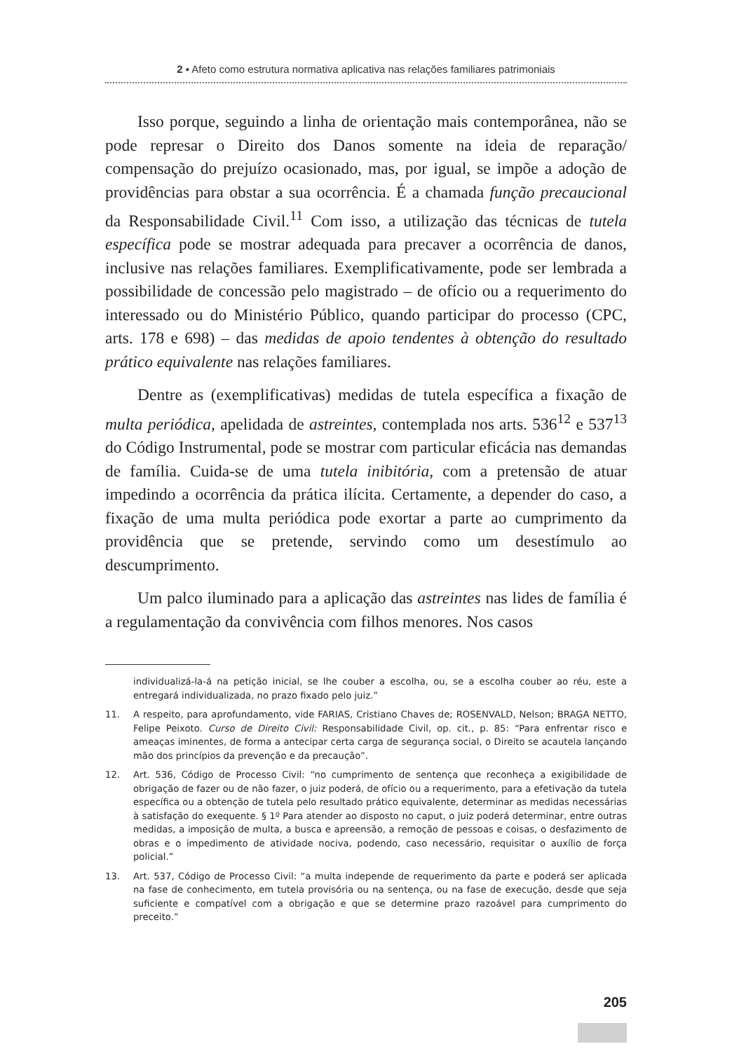2 ▪ Afeto como estrutura normativa aplicativa nas relações familiares patrimoniais
Isso porque, seguindo a linha de orientação mais contemporânea, não se pode represar o Direito dos Danos somente na ideia de reparação/ compensação do prejuízo ocasionado, mas, por igual, se impõe a adoção de providências para obstar a sua ocorrência. É a chamada função precaucional da Responsabilidade Civil.<sup>11</sup> Com isso, a utilização das técnicas de tutela específica pode se mostrar adequada para precaver a ocorrência de danos, inclusive nas relações familiares. Exemplificativamente, pode ser lembrada a possibilidade de concessão pelo magistrado – de ofício ou a requerimento do interessado ou do Ministério Público, quando participar do processo (CPC, arts. 178 e 698) – das medidas de apoio tendentes à obtenção do resultado prático equivalente nas relações familiares.
Dentre as (exemplificativas) medidas de tutela específica a fixação de multa periódica, apelidada de astreintes, contemplada nos arts. 536<sup>12</sup> e 537<sup>13</sup> do Código Instrumental, pode se mostrar com particular eficácia nas demandas de família. Cuida-se de uma tutela inibitória, com a pretensão de atuar impedindo a ocorrência da prática ilícita. Certamente, a depender do caso, a fixação de uma multa periódica pode exortar a parte ao cumprimento da providência que se pretende, servindo como um desestímulo ao descumprimento.
Um palco iluminado para a aplicação das astreintes nas lides de família é a regulamentação da convivência com filhos menores. Nos casos
individualizá-la-á na petição inicial, se lhe couber a escolha, ou, se a escolha couber ao réu, este a entregará individualizada, no prazo fixado pelo juiz.”
11. A respeito, para aprofundamento, vide FARIAS, Cristiano Chaves de; ROSENVALD, Nelson; BRAGA NETTO, Felipe Peixoto. Curso de Direito Civil: Responsabilidade Civil, op. cit., p. 85: “Para enfrentar risco e ameaças iminentes, de forma a antecipar certa carga de segurança social, o Direito se acautela lançando mão dos princípios da prevenção e da precaução”.
12. Art. 536, Código de Processo Civil: “no cumprimento de sentença que reconheça a exigibilidade de obrigação de fazer ou de não fazer, o juiz poderá, de ofício ou a requerimento, para a efetivação da tutela específica ou a obtenção de tutela pelo resultado prático equivalente, determinar as medidas necessárias à satisfação do exequente. § 1º Para atender ao disposto no caput, o juiz poderá determinar, entre outras medidas, a imposição de multa, a busca e apreensão, a remoção de pessoas e coisas, o desfazimento de obras e o impedimento de atividade nociva, podendo, caso necessário, requisitar o auxílio de força policial.”
13. Art. 537, Código de Processo Civil: “a multa independe de requerimento da parte e poderá ser aplicada na fase de conhecimento, em tutela provisória ou na sentença, ou na fase de execução, desde que seja suficiente e compatível com a obrigação e que se determine prazo razoável para cumprimento do preceito.”
205